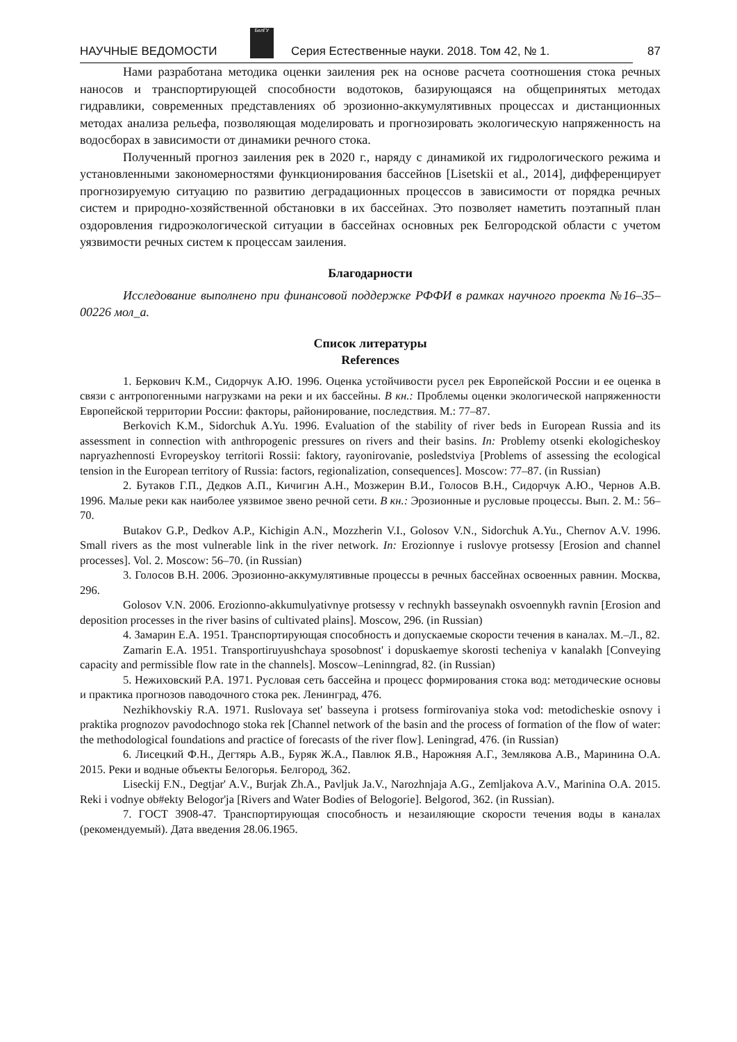НАУЧНЫЕ ВЕДОМОСТИ
БелГУ
Серия Естественные науки. 2018. Том 42, № 1. 87
Нами разработана методика оценки заиления рек на основе расчета соотношения стока речных наносов и транспортирующей способности водотоков, базирующаяся на общепринятых методах гидравлики, современных представлениях об эрозионно-аккумулятивных процессах и дистанционных методах анализа рельефа, позволяющая моделировать и прогнозировать экологическую напряженность на водосборах в зависимости от динамики речного стока.
Полученный прогноз заиления рек в 2020 г., наряду с динамикой их гидрологического режима и установленными закономерностями функционирования бассейнов [Lisetskii et al., 2014], дифференцирует прогнозируемую ситуацию по развитию деградационных процессов в зависимости от порядка речных систем и природно-хозяйственной обстановки в их бассейнах. Это позволяет наметить поэтапный план оздоровления гидроэкологической ситуации в бассейнах основных рек Белгородской области с учетом уязвимости речных систем к процессам заиления.
Благодарности
Исследование выполнено при финансовой поддержке РФФИ в рамках научного проекта №16–35–00226 мол_а.
Список литературы
References
1. Беркович К.М., Сидорчук А.Ю. 1996. Оценка устойчивости русел рек Европейской России и ее оценка в связи с антропогенными нагрузками на реки и их бассейны. В кн.: Проблемы оценки экологической напряженности Европейской территории России: факторы, районирование, последствия. М.: 77–87.
Berkovich K.M., Sidorchuk A.Yu. 1996. Evaluation of the stability of river beds in European Russia and its assessment in connection with anthropogenic pressures on rivers and their basins. In: Problemy otsenki ekologicheskoy napryazhennosti Evropeyskoy territorii Rossii: faktory, rayonirovanie, posledstviya [Problems of assessing the ecological tension in the European territory of Russia: factors, regionalization, consequences]. Moscow: 77–87. (in Russian)
2. Бутаков Г.П., Дедков А.П., Кичигин А.Н., Мозжерин В.И., Голосов В.Н., Сидорчук А.Ю., Чернов А.В. 1996. Малые реки как наиболее уязвимое звено речной сети. В кн.: Эрозионные и русловые процессы. Вып. 2. М.: 56–70.
Butakov G.P., Dedkov A.P., Kichigin A.N., Mozzherin V.I., Golosov V.N., Sidorchuk A.Yu., Chernov A.V. 1996. Small rivers as the most vulnerable link in the river network. In: Erozionnye i ruslovye protsessy [Erosion and channel processes]. Vol. 2. Moscow: 56–70. (in Russian)
3. Голосов В.Н. 2006. Эрозионно-аккумулятивные процессы в речных бассейнах освоенных равнин. Москва, 296.
Golosov V.N. 2006. Erozionno-akkumulyativnye protsessy v rechnykh basseynakh osvoennykh ravnin [Erosion and deposition processes in the river basins of cultivated plains]. Moscow, 296. (in Russian)
4. Замарин Е.А. 1951. Транспортирующая способность и допускаемые скорости течения в каналах. М.–Л., 82.
Zamarin E.A. 1951. Transportiruyushchaya sposobnost' i dopuskaemye skorosti techeniya v kanalakh [Conveying capacity and permissible flow rate in the channels]. Moscow–Leninngrad, 82. (in Russian)
5. Нежиховский Р.А. 1971. Русловая сеть бассейна и процесс формирования стока вод: методические основы и практика прогнозов паводочного стока рек. Ленинград, 476.
Nezhikhovskiy R.A. 1971. Ruslovaya set' basseyna i protsess formirovaniya stoka vod: metodicheskie osnovy i praktika prognozov pavodochnogo stoka rek [Channel network of the basin and the process of formation of the flow of water: the methodological foundations and practice of forecasts of the river flow]. Leningrad, 476. (in Russian)
6. Лисецкий Ф.Н., Дегтярь А.В., Буряк Ж.А., Павлюк Я.В., Нарожняя А.Г., Землякова А.В., Маринина О.А. 2015. Реки и водные объекты Белогорья. Белгород, 362.
Liseckij F.N., Degtjar' A.V., Burjak Zh.A., Pavljuk Ja.V., Narozhnjaja A.G., Zemljakova A.V., Marinina O.A. 2015. Reki i vodnye ob#ekty Belogor'ja [Rivers and Water Bodies of Belogorie]. Belgorod, 362. (in Russian).
7. ГОСТ 3908-47. Транспортирующая способность и незаиляющие скорости течения воды в каналах (рекомендуемый). Дата введения 28.06.1965.